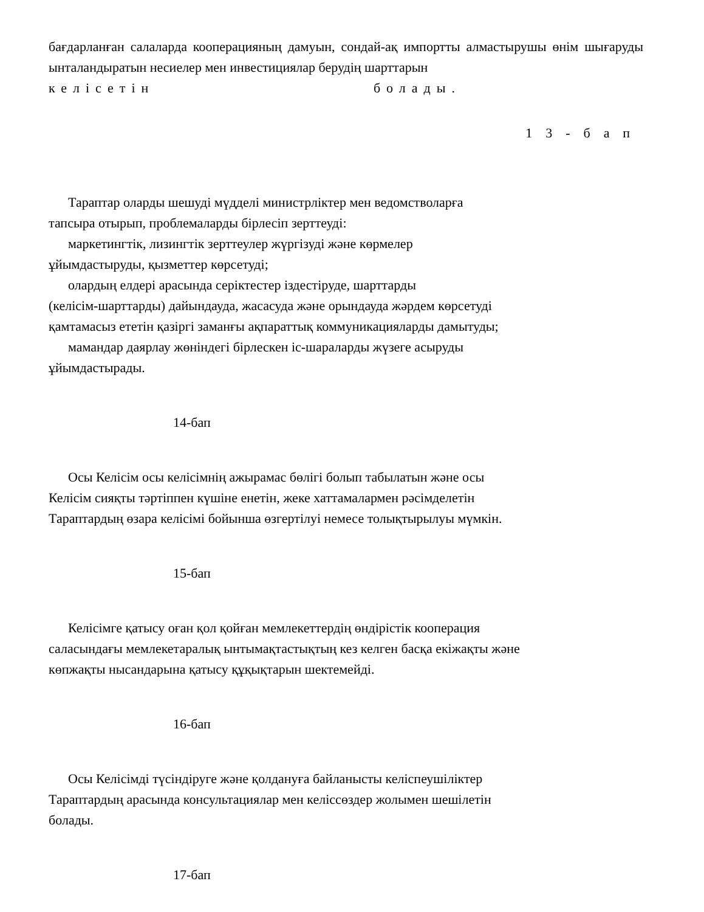бағдарланған салаларда кооперацияның дамуын, сондай-ақ импортты алмастырушы өнім шығаруды ынталандыратын несиелер мен инвестициялар берудің шарттарын
келісетін болады.
13-бап
Тараптар оларды шешуді мүдделі министрліктер мен ведомстволарға
тапсыра отырып, проблемаларды бірлесіп зерттеуді:
маркетингтік, лизингтік зерттеулер жүргізуді және көрмелер
ұйымдастыруды, қызметтер көрсетуді;
олардың елдері арасында серіктестер іздестіруде, шарттарды
(келісім-шарттарды) дайындауда, жасасуда және орындауда жәрдем көрсетуді
қамтамасыз ететін қазіргі заманғы ақпараттық коммуникацияларды дамытуды;
мамандар даярлау жөніндегі бірлескен іс-шараларды жүзеге асыруды
ұйымдастырады.
14-бап
Осы Келісім осы келісімнің ажырамас бөлігі болып табылатын және осы
Келісім сияқты тәртіппен күшіне енетін, жеке хаттамалармен рәсімделетін
Тараптардың өзара келісімі бойынша өзгертілуі немесе толықтырылуы мүмкін.
15-бап
Келісімге қатысу оған қол қойған мемлекеттердің өндірістік кооперация
саласындағы мемлекетаралық ынтымақтастықтың кез келген басқа екіжақты және
көпжақты нысандарына қатысу құқықтарын шектемейді.
16-бап
Осы Келісімді түсіндіруге және қолдануға байланысты келіспеушіліктер
Тараптардың арасында консультациялар мен келіссөздер жолымен шешілетін
болады.
17-бап